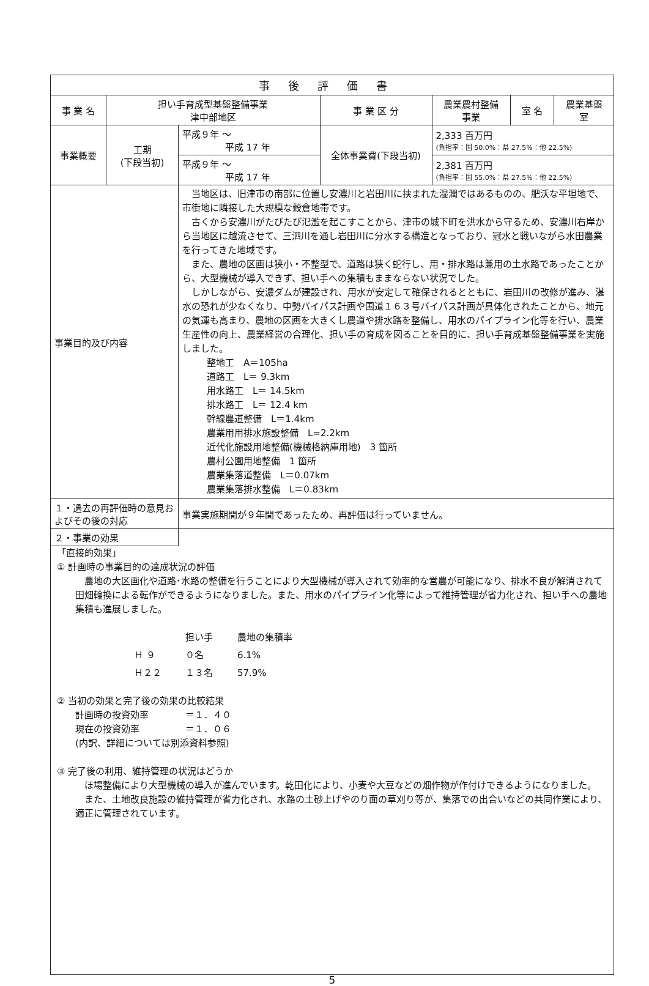| 事後評価書 | | | | | | |
| 事 業 名 | 担い手育成型基盤整備事業 津中部地区 | | 事 業 区 分 | 農業農村整備 事業 | 室 名 | 農業基盤 室 |
| 事業概要 | 工期 (下段当初) | 平成９年 ～ 平成 17 年 | 全体事業費(下段当初) | 2,333 百万円 (負担率：国 50.0%：県 27.5%：他 22.5%) | | |
| | | 平成９年 ～ 平成 17 年 | | 2,381 百万円 (負担率：国 55.0%：県 27.5%：他 22.5%) | | |
| 事業目的及び内容 | | 当地区は、旧津市の南部に位置し安濃川と岩田川に挟まれた湿潤ではあるものの、肥沃な平坦地で、市街地に隣接した大規模な穀倉地帯です。 古くから安濃川がたびたび氾濫を起こすことから、津市の城下町を洪水から守るため、安濃川右岸から当地区に越流させて、三泗川を通し岩田川に分水する構造となっており、冠水と戦いながら水田農業を行ってきた地域です。 また、農地の区画は狭小・不整型で、道路は狭く蛇行し、用・排水路は兼用の土水路であったことから、大型機械が導入できず、担い手への集積もままならない状況でした。 しかしながら、安濃ダムが建設され、用水が安定して確保されるとともに、岩田川の改修が進み、湛水の恐れが少なくなり、中勢バイパス計画や国道１６３号バイパス計画が具体化されたことから、地元の気運も高まり、農地の区画を大きくし農道や排水路を整備し、用水のパイプライン化等を行い、農業生産性の向上、農業経営の合理化、担い手の育成を図ることを目的に、担い手育成基盤整備事業を実施しました。 整地工 A＝105ha 道路工 L＝ 9.3km 用水路工 L＝ 14.5km 排水路工 L＝ 12.4 km 幹線農道整備 L＝1.4km 農業用用排水施設整備 L=2.2km 近代化施設用地整備(機械格納庫用地) 3 箇所 農村公園用地整備 1 箇所 農業集落道整備 L＝0.07km 農業集落排水整備 L＝0.83km | | | | |
| １・過去の再評価時の意見およびその後の対応 | | 事業実施期間が９年間であったため、再評価は行っていません。 | | | | |
| ２・事業の効果 | | | | | | |
「直接的効果」
① 計画時の事業目的の達成状況の評価
　農地の大区画化や道路･水路の整備を行うことにより大型機械が導入されて効率的な営農が可能になり、排水不良が解消されて田畑輪換による転作ができるようになりました。また、用水のパイプライン化等によって維持管理が省力化され、担い手への農地集積も進展しました。
| | 担い手 | 農地の集積率 |
| Ｈ ９ | ０名 | 6.1% |
| Ｈ２２ | １３名 | 57.9% |
② 当初の効果と完了後の効果の比較結果
計画時の投資効率　　　　＝１．４０
現在の投資効率　　　　　＝１．０６
(内訳、詳細については別添資料参照)
③ 完了後の利用、維持管理の状況はどうか
　ほ場整備により大型機械の導入が進んでいます。乾田化により、小麦や大豆などの畑作物が作付けできるようになりました。
　また、土地改良施設の維持管理が省力化され、水路の土砂上げやのり面の草刈り等が、集落での出合いなどの共同作業により、適正に管理されています。
5